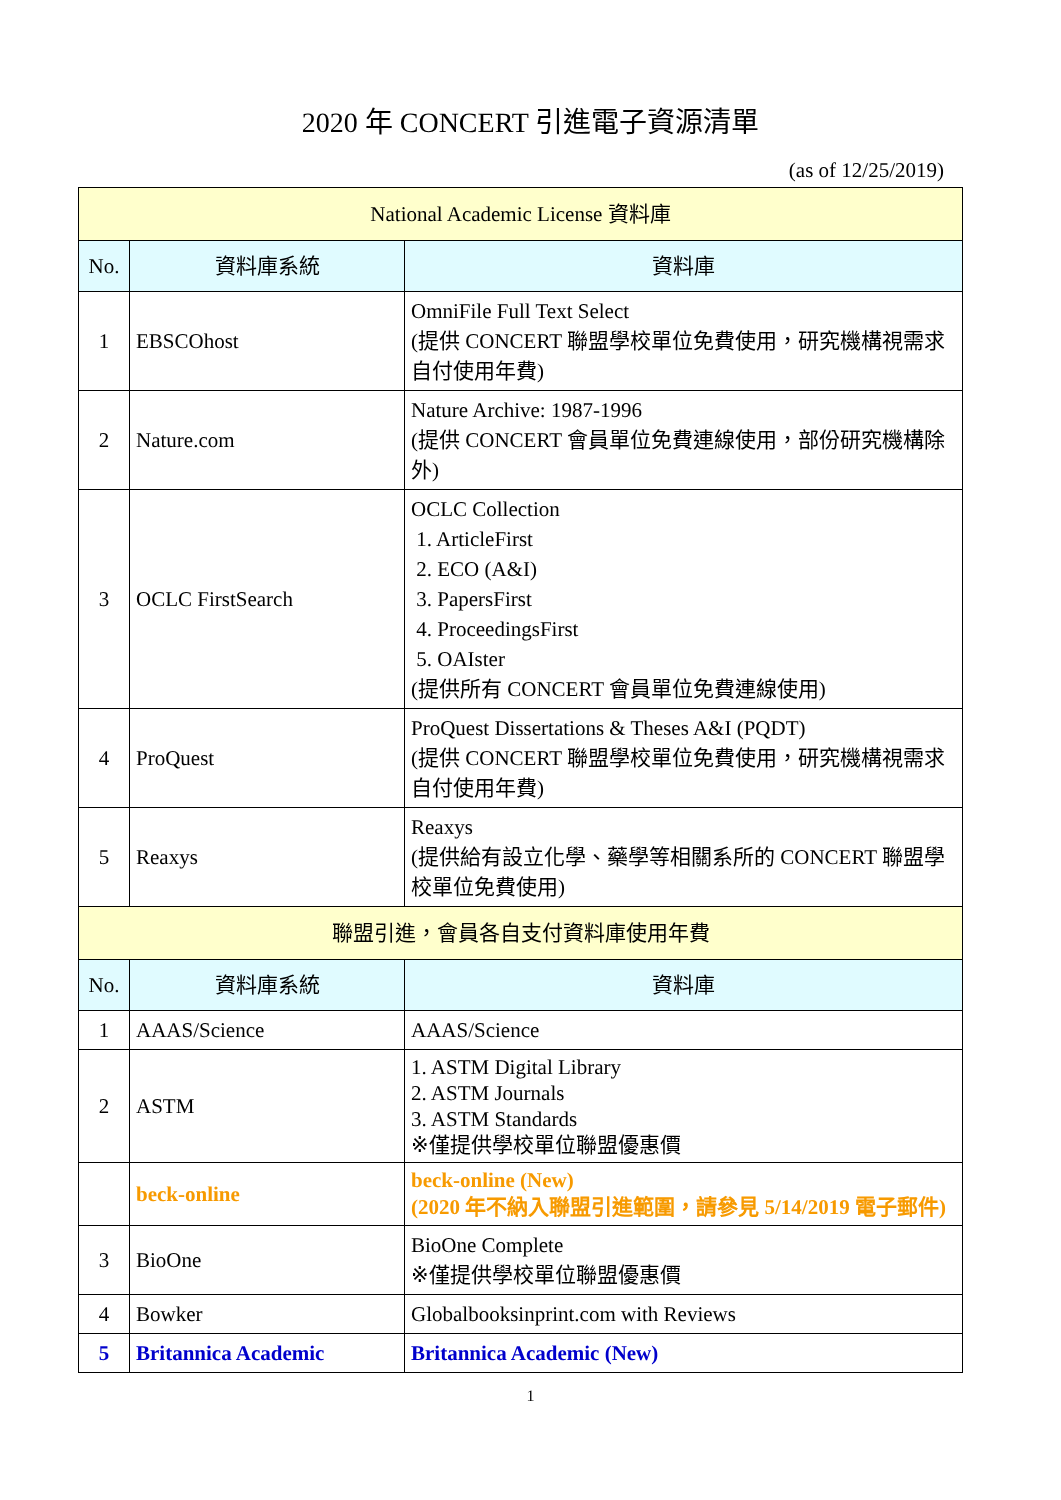2020 年 CONCERT 引進電子資源清單
(as of 12/25/2019)
| National Academic License 資料庫 | | |
| No. | 資料庫系統 | 資料庫 |
| 1 | EBSCOhost | OmniFile Full Text Select (提供 CONCERT 聯盟學校單位免費使用，研究機構視需求自付使用年費) |
| 2 | Nature.com | Nature Archive: 1987-1996 (提供 CONCERT 會員單位免費連線使用，部份研究機構除外) |
| 3 | OCLC FirstSearch | OCLC Collection 1. ArticleFirst 2. ECO (A&I) 3. PapersFirst 4. ProceedingsFirst 5. OAIster (提供所有 CONCERT 會員單位免費連線使用) |
| 4 | ProQuest | ProQuest Dissertations & Theses A&I (PQDT) (提供 CONCERT 聯盟學校單位免費使用，研究機構視需求自付使用年費) |
| 5 | Reaxys | Reaxys (提供給有設立化學、藥學等相關系所的 CONCERT 聯盟學校單位免費使用) |
| 聯盟引進，會員各自支付資料庫使用年費 | | |
| No. | 資料庫系統 | 資料庫 |
| 1 | AAAS/Science | AAAS/Science |
| 2 | ASTM | 1. ASTM Digital Library 2. ASTM Journals 3. ASTM Standards ※僅提供學校單位聯盟優惠價 |
| | beck-online | beck-online (New) (2020 年不納入聯盟引進範圍，請參見 5/14/2019 電子郵件) |
| 3 | BioOne | BioOne Complete ※僅提供學校單位聯盟優惠價 |
| 4 | Bowker | Globalbooksinprint.com with Reviews |
| 5 | Britannica Academic | Britannica Academic (New) |
1